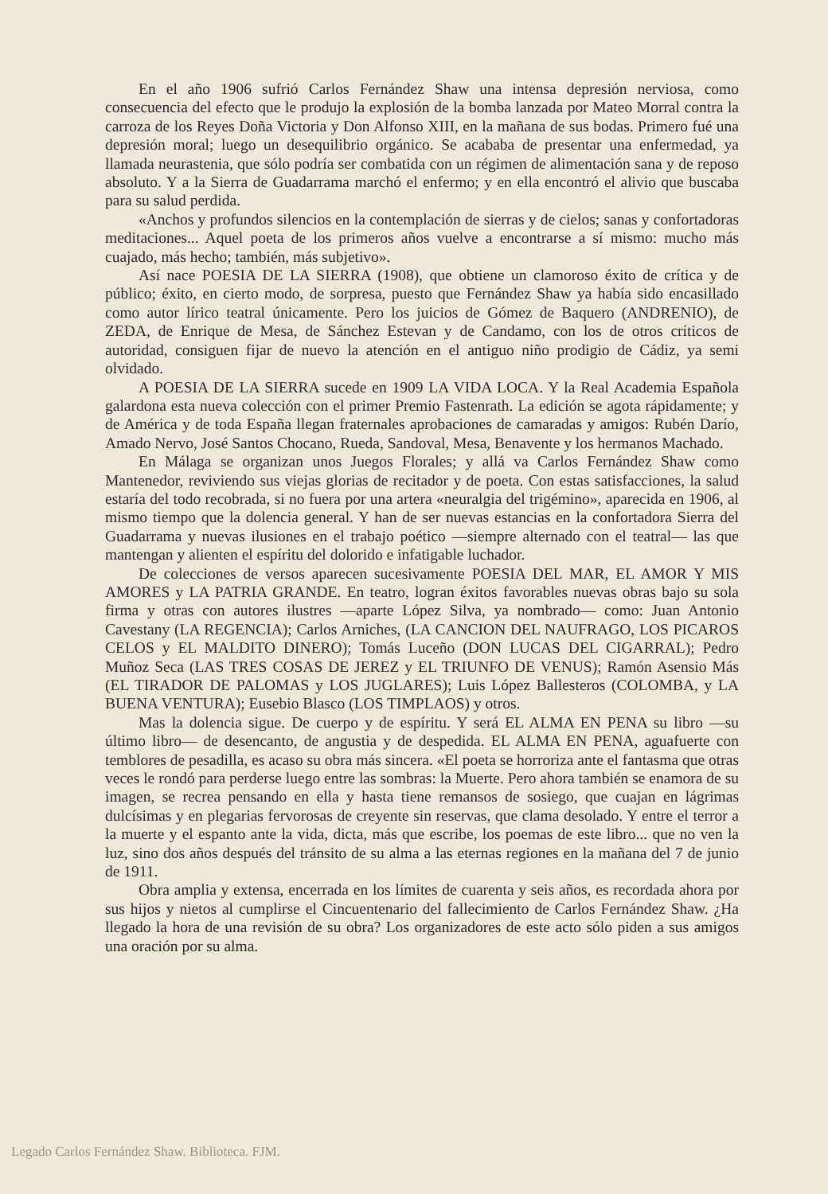En el año 1906 sufrió Carlos Fernández Shaw una intensa depresión nerviosa, como consecuencia del efecto que le produjo la explosión de la bomba lanzada por Mateo Morral contra la carroza de los Reyes Doña Victoria y Don Alfonso XIII, en la mañana de sus bodas. Primero fué una depresión moral; luego un desequilibrio orgánico. Se acababa de presentar una enfermedad, ya llamada neurastenia, que sólo podría ser combatida con un régimen de alimentación sana y de reposo absoluto. Y a la Sierra de Guadarrama marchó el enfermo; y en ella encontró el alivio que buscaba para su salud perdida.
«Anchos y profundos silencios en la contemplación de sierras y de cielos; sanas y confortadoras meditaciones... Aquel poeta de los primeros años vuelve a encontrarse a sí mismo: mucho más cuajado, más hecho; también, más subjetivo».
Así nace POESIA DE LA SIERRA (1908), que obtiene un clamoroso éxito de crítica y de público; éxito, en cierto modo, de sorpresa, puesto que Fernández Shaw ya había sido encasillado como autor lírico teatral únicamente. Pero los juicios de Gómez de Baquero (ANDRENIO), de ZEDA, de Enrique de Mesa, de Sánchez Estevan y de Candamo, con los de otros críticos de autoridad, consiguen fijar de nuevo la atención en el antiguo niño prodigio de Cádiz, ya semi olvidado.
A POESIA DE LA SIERRA sucede en 1909 LA VIDA LOCA. Y la Real Academia Española galardona esta nueva colección con el primer Premio Fastenrath. La edición se agota rápidamente; y de América y de toda España llegan fraternales aprobaciones de camaradas y amigos: Rubén Darío, Amado Nervo, José Santos Chocano, Rueda, Sandoval, Mesa, Benavente y los hermanos Machado.
En Málaga se organizan unos Juegos Florales; y allá va Carlos Fernández Shaw como Mantenedor, reviviendo sus viejas glorias de recitador y de poeta. Con estas satisfacciones, la salud estaría del todo recobrada, si no fuera por una artera «neuralgia del trigémino», aparecida en 1906, al mismo tiempo que la dolencia general. Y han de ser nuevas estancias en la confortadora Sierra del Guadarrama y nuevas ilusiones en el trabajo poético —siempre alternado con el teatral— las que mantengan y alienten el espíritu del dolorido e infatigable luchador.
De colecciones de versos aparecen sucesivamente POESIA DEL MAR, EL AMOR Y MIS AMORES y LA PATRIA GRANDE. En teatro, logran éxitos favorables nuevas obras bajo su sola firma y otras con autores ilustres —aparte López Silva, ya nombrado— como: Juan Antonio Cavestany (LA REGENCIA); Carlos Arniches, (LA CANCION DEL NAUFRAGO, LOS PICAROS CELOS y EL MALDITO DINERO); Tomás Luceño (DON LUCAS DEL CIGARRAL); Pedro Muñoz Seca (LAS TRES COSAS DE JEREZ y EL TRIUNFO DE VENUS); Ramón Asensio Más (EL TIRADOR DE PALOMAS y LOS JUGLARES); Luis López Ballesteros (COLOMBA, y LA BUENA VENTURA); Eusebio Blasco (LOS TIMPLAOS) y otros.
Mas la dolencia sigue. De cuerpo y de espíritu. Y será EL ALMA EN PENA su libro —su último libro— de desencanto, de angustia y de despedida. EL ALMA EN PENA, aguafuerte con temblores de pesadilla, es acaso su obra más sincera. «El poeta se horroriza ante el fantasma que otras veces le rondó para perderse luego entre las sombras: la Muerte. Pero ahora también se enamora de su imagen, se recrea pensando en ella y hasta tiene remansos de sosiego, que cuajan en lágrimas dulcísimas y en plegarias fervorosas de creyente sin reservas, que clama desolado. Y entre el terror a la muerte y el espanto ante la vida, dicta, más que escribe, los poemas de este libro... que no ven la luz, sino dos años después del tránsito de su alma a las eternas regiones en la mañana del 7 de junio de 1911.
Obra amplia y extensa, encerrada en los límites de cuarenta y seis años, es recordada ahora por sus hijos y nietos al cumplirse el Cincuentenario del fallecimiento de Carlos Fernández Shaw. ¿Ha llegado la hora de una revisión de su obra? Los organizadores de este acto sólo piden a sus amigos una oración por su alma.
Legado Carlos Fernández Shaw. Biblioteca. FJM.